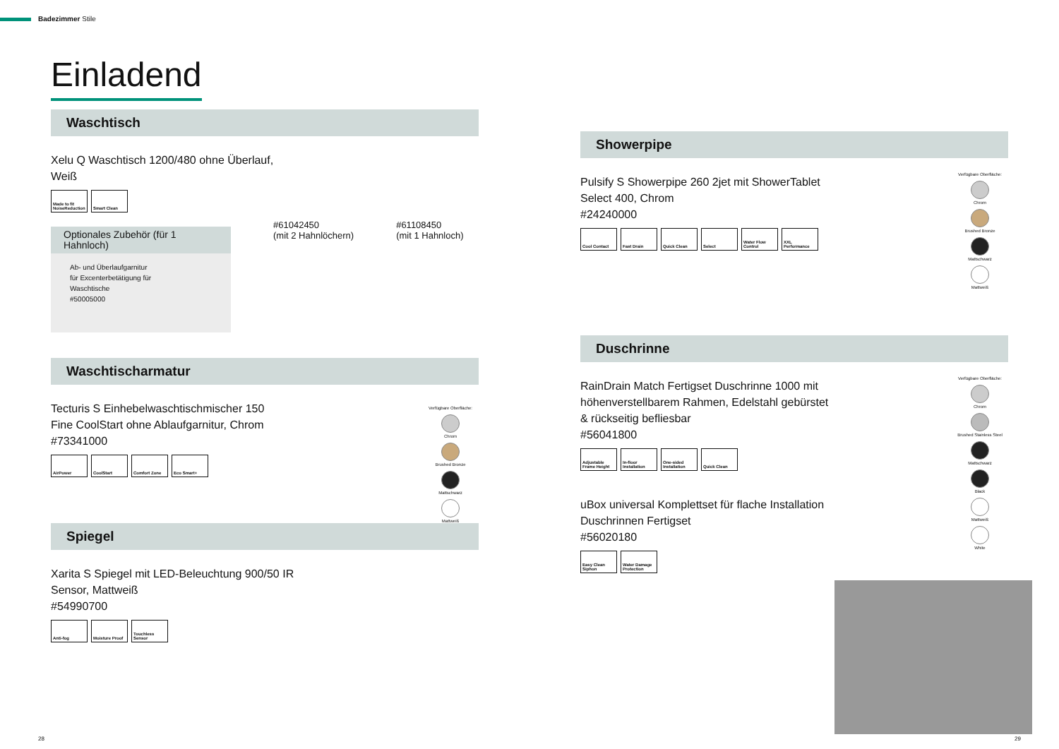Badezimmer Stile
Einladend
Waschtisch
Xelu Q Waschtisch 1200/480 ohne Überlauf,
Weiß
Made to fit NoiseReduction
Smart Clean
#61042450
(mit 2 Hahnlöchern)
#61108450
(mit 1 Hahnloch)
Optionales Zubehör (für 1 Hahnloch)
Ab- und Überlaufgarnitur
für Excenterbetätigung für
Waschtische
#50005000
Waschtischarmatur
Verfügbare Oberfläche:
Chrom
Brushed Bronze
Mattschwarz
Mattweiß
Tecturis S Einhebelwaschtischmischer 150
Fine CoolStart ohne Ablaufgarnitur, Chrom
#73341000
AirPower CoolStart Comfort Zone Eco Smart+
Spiegel
Xarita S Spiegel mit LED-Beleuchtung 900/50 IR
Sensor, Mattweiß
#54990700
Anti-fog
Moisture Proof
Touchless Sensor
28
Showerpipe
Verfügbare Oberfläche:
Chrom
Brushed Bronze
Mattschwarz
Mattweiß
Pulsify S Showerpipe 260 2jet mit ShowerTablet
Select 400, Chrom
#24240000
Cool Contact Fast Drain Quick Clean Select
Water Flow Control
XXL Performance
Duschrinne
Verfügbare Oberfläche:
Chrom
Brushed Stainless Steel
Mattschwarz
Black
Mattweiß
White
RainDrain Match Fertigset Duschrinne 1000 mit
höhenverstellbarem Rahmen, Edelstahl gebürstet
& rückseitig befliesbar
#56041800
Adjustable Frame Height
In-floor Installation
One-sided Installation
Quick Clean
uBox universal Komplettset für flache Installation
Duschrinnen Fertigset
#56020180
Easy Clean Siphon
Water Damage Protection
29